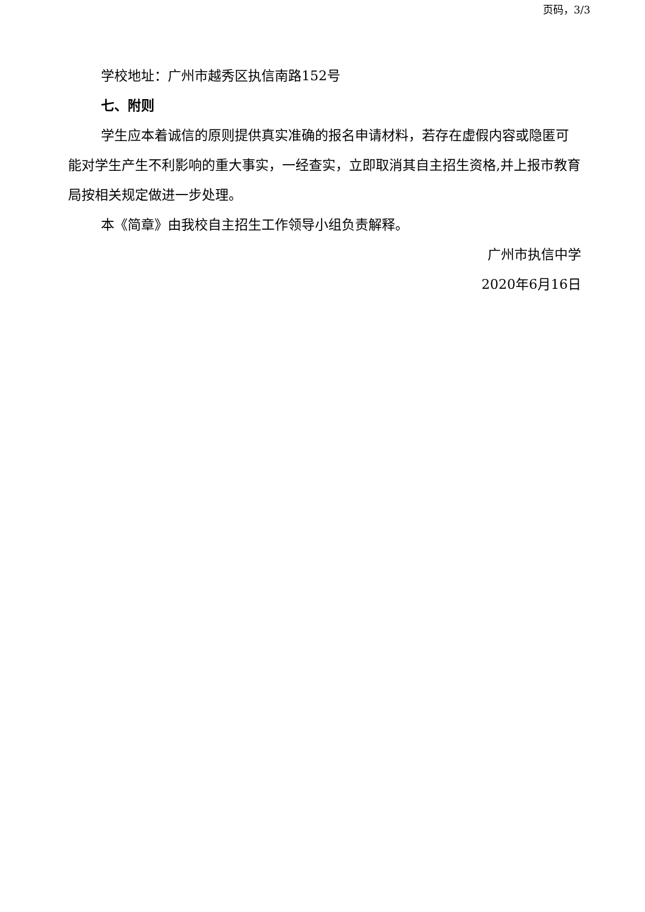页码，3/3
学校地址：广州市越秀区执信南路152号
七、附则
学生应本着诚信的原则提供真实准确的报名申请材料，若存在虚假内容或隐匿可能对学生产生不利影响的重大事实，一经查实，立即取消其自主招生资格,并上报市教育局按相关规定做进一步处理。
本《简章》由我校自主招生工作领导小组负责解释。
广州市执信中学
2020年6月16日